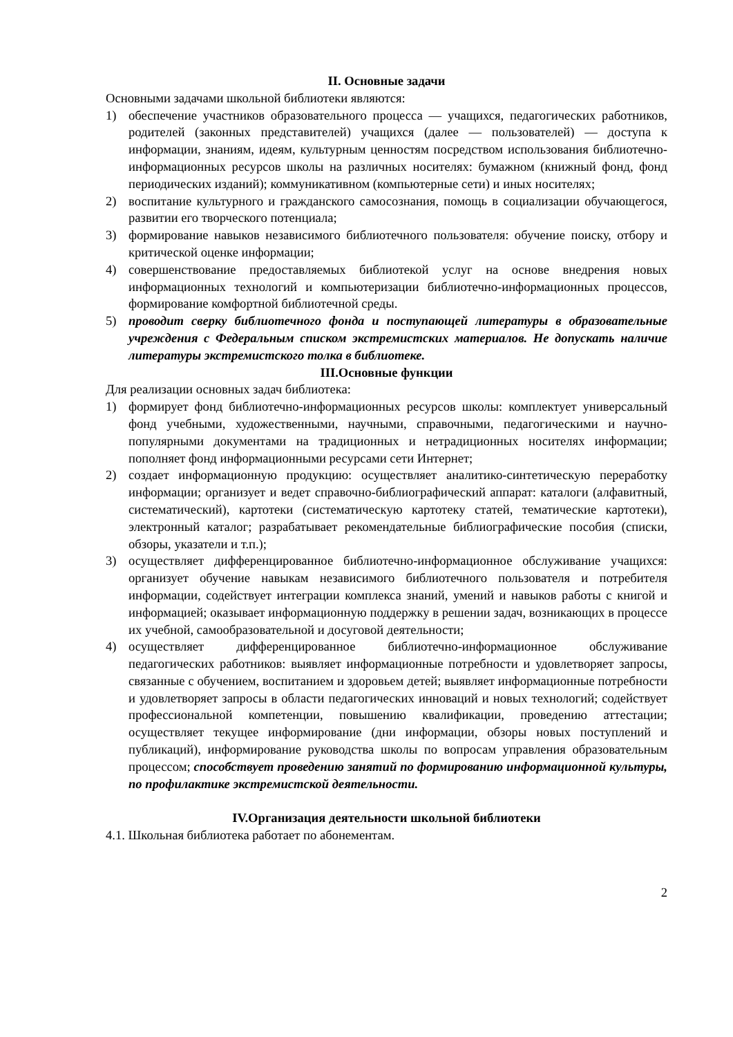II. Основные задачи
Основными задачами школьной библиотеки являются:
1) обеспечение участников образовательного процесса — учащихся, педагогических работников, родителей (законных представителей) учащихся (далее — пользователей) — доступа к информации, знаниям, идеям, культурным ценностям посредством использования библиотечно-информационных ресурсов школы на различных носителях: бумажном (книжный фонд, фонд периодических изданий); коммуникативном (компьютерные сети) и иных носителях;
2) воспитание культурного и гражданского самосознания, помощь в социализации обучающегося, развитии его творческого потенциала;
3) формирование навыков независимого библиотечного пользователя: обучение поиску, отбору и критической оценке информации;
4) совершенствование предоставляемых библиотекой услуг на основе внедрения новых информационных технологий и компьютеризации библиотечно-информационных процессов, формирование комфортной библиотечной среды.
5) проводит сверку библиотечного фонда и поступающей литературы в образовательные учреждения с Федеральным списком экстремистских материалов. Не допускать наличие литературы экстремистского толка в библиотеке.
III.Основные функции
Для реализации основных задач библиотека:
1) формирует фонд библиотечно-информационных ресурсов школы: комплектует универсальный фонд учебными, художественными, научными, справочными, педагогическими и научно-популярными документами на традиционных и нетрадиционных носителях информации; пополняет фонд информационными ресурсами сети Интернет;
2) создает информационную продукцию: осуществляет аналитико-синтетическую переработку информации; организует и ведет справочно-библиографический аппарат: каталоги (алфавитный, систематический), картотеки (систематическую картотеку статей, тематические картотеки), электронный каталог; разрабатывает рекомендательные библиографические пособия (списки, обзоры, указатели и т.п.);
3) осуществляет дифференцированное библиотечно-информационное обслуживание учащихся: организует обучение навыкам независимого библиотечного пользователя и потребителя информации, содействует интеграции комплекса знаний, умений и навыков работы с книгой и информацией; оказывает информационную поддержку в решении задач, возникающих в процессе их учебной, самообразовательной и досуговой деятельности;
4) осуществляет дифференцированное библиотечно-информационное обслуживание педагогических работников: выявляет информационные потребности и удовлетворяет запросы, связанные с обучением, воспитанием и здоровьем детей; выявляет информационные потребности и удовлетворяет запросы в области педагогических инноваций и новых технологий; содействует профессиональной компетенции, повышению квалификации, проведению аттестации; осуществляет текущее информирование (дни информации, обзоры новых поступлений и публикаций), информирование руководства школы по вопросам управления образовательным процессом; способствует проведению занятий по формированию информационной культуры, по профилактике экстремистской деятельности.
IV.Организация деятельности школьной библиотеки
4.1. Школьная библиотека работает по абонементам.
2